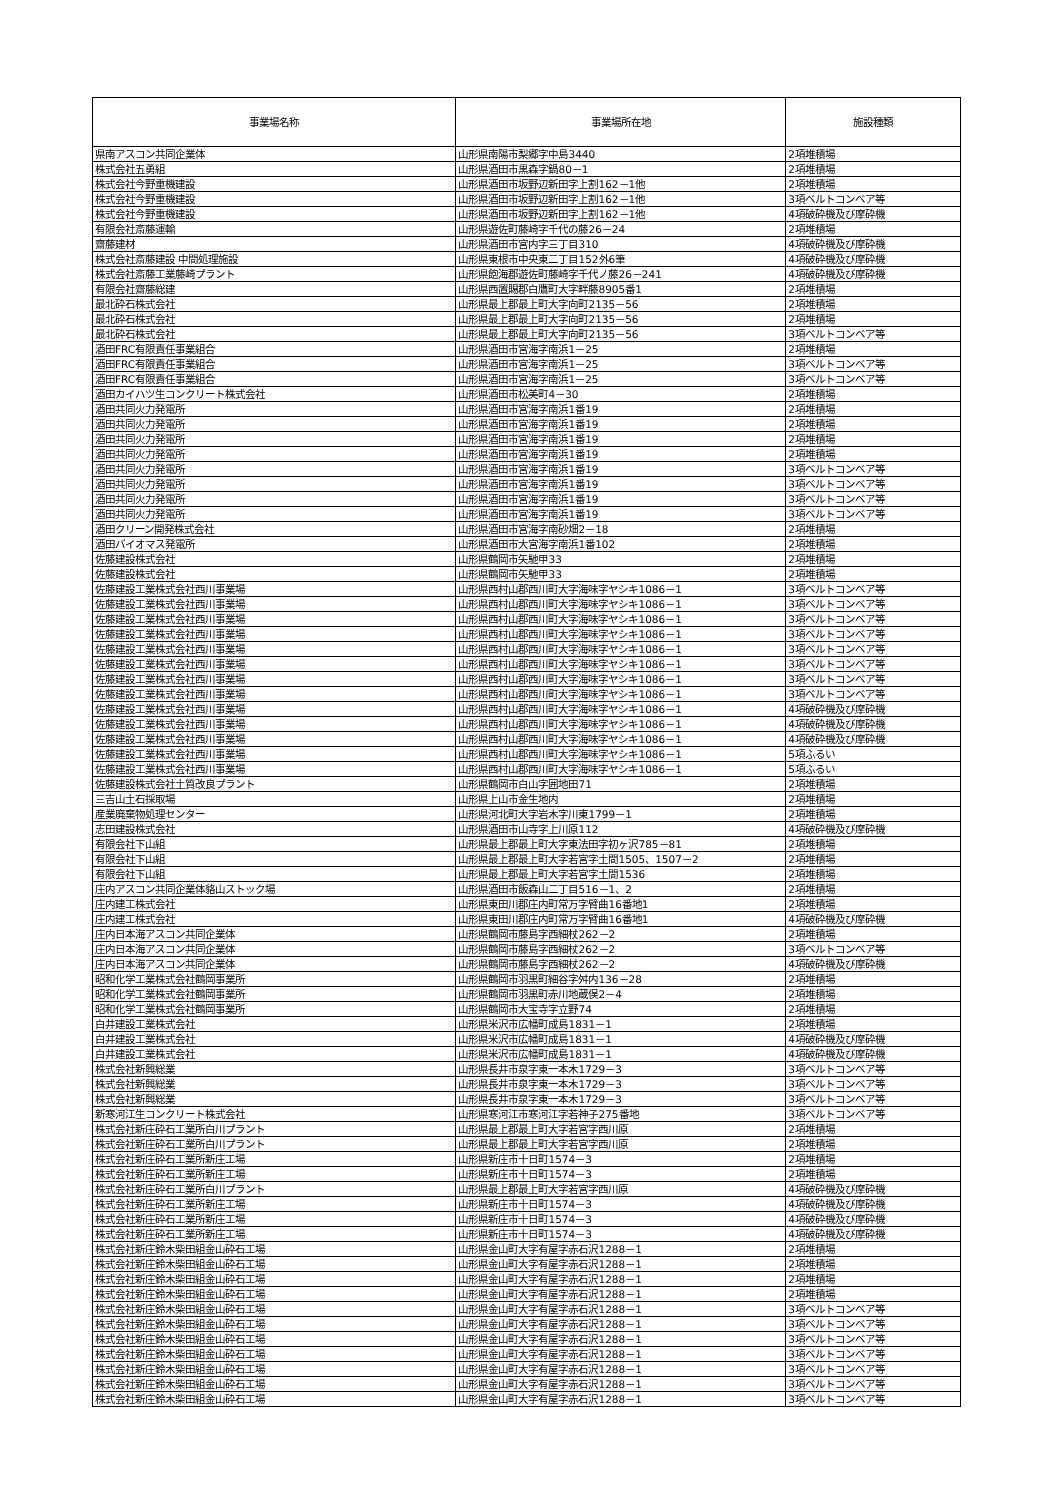| 事業場名称 | 事業場所在地 | 施設種類 |
| --- | --- | --- |
| 県南アスコン共同企業体 | 山形県南陽市梨郷字中島3440 | 2項堆積場 |
| 株式会社五勇組 | 山形県酒田市黒森字鍋80－1 | 2項堆積場 |
| 株式会社今野重機建設 | 山形県酒田市坂野辺新田字上割162－1他 | 2項堆積場 |
| 株式会社今野重機建設 | 山形県酒田市坂野辺新田字上割162－1他 | 3項ベルトコンベア等 |
| 株式会社今野重機建設 | 山形県酒田市坂野辺新田字上割162－1他 | 4項破砕機及び摩砕機 |
| 有限会社斎藤運輸 | 山形県遊佐町藤崎字千代の藤26－24 | 2項堆積場 |
| 齋藤建材 | 山形県酒田市宮内字三丁目310 | 4項破砕機及び摩砕機 |
| 株式会社斎藤建設 中間処理施設 | 山形県東根市中央東二丁目152外6筆 | 4項破砕機及び摩砕機 |
| 株式会社斎藤工業藤崎プラント | 山形県飽海郡遊佐町藤崎字千代ノ藤26－241 | 4項破砕機及び摩砕機 |
| 有限会社齋藤総建 | 山形県西置賜郡白鷹町大字畔藤8905番1 | 2項堆積場 |
| 最北砕石株式会社 | 山形県最上郡最上町大字向町2135－56 | 2項堆積場 |
| 最北砕石株式会社 | 山形県最上郡最上町大字向町2135－56 | 2項堆積場 |
| 最北砕石株式会社 | 山形県最上郡最上町大字向町2135－56 | 3項ベルトコンベア等 |
| 酒田FRC有限責任事業組合 | 山形県酒田市宮海字南浜1－25 | 2項堆積場 |
| 酒田FRC有限責任事業組合 | 山形県酒田市宮海字南浜1－25 | 3項ベルトコンベア等 |
| 酒田FRC有限責任事業組合 | 山形県酒田市宮海字南浜1－25 | 3項ベルトコンベア等 |
| 酒田カイハツ生コンクリート株式会社 | 山形県酒田市松美町4－30 | 2項堆積場 |
| 酒田共同火力発電所 | 山形県酒田市宮海字南浜1番19 | 2項堆積場 |
| 酒田共同火力発電所 | 山形県酒田市宮海字南浜1番19 | 2項堆積場 |
| 酒田共同火力発電所 | 山形県酒田市宮海字南浜1番19 | 2項堆積場 |
| 酒田共同火力発電所 | 山形県酒田市宮海字南浜1番19 | 2項堆積場 |
| 酒田共同火力発電所 | 山形県酒田市宮海字南浜1番19 | 3項ベルトコンベア等 |
| 酒田共同火力発電所 | 山形県酒田市宮海字南浜1番19 | 3項ベルトコンベア等 |
| 酒田共同火力発電所 | 山形県酒田市宮海字南浜1番19 | 3項ベルトコンベア等 |
| 酒田共同火力発電所 | 山形県酒田市宮海字南浜1番19 | 3項ベルトコンベア等 |
| 酒田クリーン開発株式会社 | 山形県酒田市宮海字南砂畑2－18 | 2項堆積場 |
| 酒田バイオマス発電所 | 山形県酒田市大宮海字南浜1番102 | 2項堆積場 |
| 佐藤建設株式会社 | 山形県鶴岡市矢馳甲33 | 2項堆積場 |
| 佐藤建設株式会社 | 山形県鶴岡市矢馳甲33 | 2項堆積場 |
| 佐藤建設工業株式会社西川事業場 | 山形県西村山郡西川町大字海味字ヤシキ1086－1 | 3項ベルトコンベア等 |
| 佐藤建設工業株式会社西川事業場 | 山形県西村山郡西川町大字海味字ヤシキ1086－1 | 3項ベルトコンベア等 |
| 佐藤建設工業株式会社西川事業場 | 山形県西村山郡西川町大字海味字ヤシキ1086－1 | 3項ベルトコンベア等 |
| 佐藤建設工業株式会社西川事業場 | 山形県西村山郡西川町大字海味字ヤシキ1086－1 | 3項ベルトコンベア等 |
| 佐藤建設工業株式会社西川事業場 | 山形県西村山郡西川町大字海味字ヤシキ1086－1 | 3項ベルトコンベア等 |
| 佐藤建設工業株式会社西川事業場 | 山形県西村山郡西川町大字海味字ヤシキ1086－1 | 3項ベルトコンベア等 |
| 佐藤建設工業株式会社西川事業場 | 山形県西村山郡西川町大字海味字ヤシキ1086－1 | 3項ベルトコンベア等 |
| 佐藤建設工業株式会社西川事業場 | 山形県西村山郡西川町大字海味字ヤシキ1086－1 | 3項ベルトコンベア等 |
| 佐藤建設工業株式会社西川事業場 | 山形県西村山郡西川町大字海味字ヤシキ1086－1 | 4項破砕機及び摩砕機 |
| 佐藤建設工業株式会社西川事業場 | 山形県西村山郡西川町大字海味字ヤシキ1086－1 | 4項破砕機及び摩砕機 |
| 佐藤建設工業株式会社西川事業場 | 山形県西村山郡西川町大字海味字ヤシキ1086－1 | 4項破砕機及び摩砕機 |
| 佐藤建設工業株式会社西川事業場 | 山形県西村山郡西川町大字海味字ヤシキ1086－1 | 5項ふるい |
| 佐藤建設工業株式会社西川事業場 | 山形県西村山郡西川町大字海味字ヤシキ1086－1 | 5項ふるい |
| 佐藤建設株式会社土質改良プラント | 山形県鶴岡市白山字囲地田71 | 2項堆積場 |
| 三吉山土石採取場 | 山形県上山市金生地内 | 2項堆積場 |
| 産業廃棄物処理センター | 山形県河北町大字岩木字川東1799－1 | 2項堆積場 |
| 志田建設株式会社 | 山形県酒田市山寺字上川原112 | 4項破砕機及び摩砕機 |
| 有限会社下山組 | 山形県最上郡最上町大字東法田字初ヶ沢785－81 | 2項堆積場 |
| 有限会社下山組 | 山形県最上郡最上町大字若宮字土間1505、1507－2 | 2項堆積場 |
| 有限会社下山組 | 山形県最上郡最上町大字若宮字土間1536 | 2項堆積場 |
| 庄内アスコン共同企業体貉山ストック場 | 山形県酒田市飯森山二丁目516－1、2 | 2項堆積場 |
| 庄内建工株式会社 | 山形県東田川郡庄内町常万字臂曲16番地1 | 2項堆積場 |
| 庄内建工株式会社 | 山形県東田川郡庄内町常万字臂曲16番地1 | 4項破砕機及び摩砕機 |
| 庄内日本海アスコン共同企業体 | 山形県鶴岡市藤島字西細杖262－2 | 2項堆積場 |
| 庄内日本海アスコン共同企業体 | 山形県鶴岡市藤島字西細杖262－2 | 3項ベルトコンベア等 |
| 庄内日本海アスコン共同企業体 | 山形県鶴岡市藤島字西細杖262－2 | 4項破砕機及び摩砕機 |
| 昭和化学工業株式会社鶴岡事業所 | 山形県鶴岡市羽黒町細谷字舛内136－28 | 2項堆積場 |
| 昭和化学工業株式会社鶴岡事業所 | 山形県鶴岡市羽黒町赤川地蔵俣2－4 | 2項堆積場 |
| 昭和化学工業株式会社鶴岡事業所 | 山形県鶴岡市大宝寺字立野74 | 2項堆積場 |
| 白井建設工業株式会社 | 山形県米沢市広幡町成島1831－1 | 2項堆積場 |
| 白井建設工業株式会社 | 山形県米沢市広幡町成島1831－1 | 4項破砕機及び摩砕機 |
| 白井建設工業株式会社 | 山形県米沢市広幡町成島1831－1 | 4項破砕機及び摩砕機 |
| 株式会社新興総業 | 山形県長井市泉字東一本木1729－3 | 3項ベルトコンベア等 |
| 株式会社新興総業 | 山形県長井市泉字東一本木1729－3 | 3項ベルトコンベア等 |
| 株式会社新興総業 | 山形県長井市泉字東一本木1729－3 | 3項ベルトコンベア等 |
| 新寒河江生コンクリート株式会社 | 山形県寒河江市寒河江字若神子275番地 | 3項ベルトコンベア等 |
| 株式会社新庄砕石工業所白川プラント | 山形県最上郡最上町大字若宮字西川原 | 2項堆積場 |
| 株式会社新庄砕石工業所白川プラント | 山形県最上郡最上町大字若宮字西川原 | 2項堆積場 |
| 株式会社新庄砕石工業所新庄工場 | 山形県新庄市十日町1574－3 | 2項堆積場 |
| 株式会社新庄砕石工業所新庄工場 | 山形県新庄市十日町1574－3 | 2項堆積場 |
| 株式会社新庄砕石工業所白川プラント | 山形県最上郡最上町大字若宮字西川原 | 4項破砕機及び摩砕機 |
| 株式会社新庄砕石工業所新庄工場 | 山形県新庄市十日町1574－3 | 4項破砕機及び摩砕機 |
| 株式会社新庄砕石工業所新庄工場 | 山形県新庄市十日町1574－3 | 4項破砕機及び摩砕機 |
| 株式会社新庄砕石工業所新庄工場 | 山形県新庄市十日町1574－3 | 4項破砕機及び摩砕機 |
| 株式会社新庄鈴木柴田組金山砕石工場 | 山形県金山町大字有屋字赤石沢1288－1 | 2項堆積場 |
| 株式会社新庄鈴木柴田組金山砕石工場 | 山形県金山町大字有屋字赤石沢1288－1 | 2項堆積場 |
| 株式会社新庄鈴木柴田組金山砕石工場 | 山形県金山町大字有屋字赤石沢1288－1 | 2項堆積場 |
| 株式会社新庄鈴木柴田組金山砕石工場 | 山形県金山町大字有屋字赤石沢1288－1 | 2項堆積場 |
| 株式会社新庄鈴木柴田組金山砕石工場 | 山形県金山町大字有屋字赤石沢1288－1 | 3項ベルトコンベア等 |
| 株式会社新庄鈴木柴田組金山砕石工場 | 山形県金山町大字有屋字赤石沢1288－1 | 3項ベルトコンベア等 |
| 株式会社新庄鈴木柴田組金山砕石工場 | 山形県金山町大字有屋字赤石沢1288－1 | 3項ベルトコンベア等 |
| 株式会社新庄鈴木柴田組金山砕石工場 | 山形県金山町大字有屋字赤石沢1288－1 | 3項ベルトコンベア等 |
| 株式会社新庄鈴木柴田組金山砕石工場 | 山形県金山町大字有屋字赤石沢1288－1 | 3項ベルトコンベア等 |
| 株式会社新庄鈴木柴田組金山砕石工場 | 山形県金山町大字有屋字赤石沢1288－1 | 3項ベルトコンベア等 |
| 株式会社新庄鈴木柴田組金山砕石工場 | 山形県金山町大字有屋字赤石沢1288－1 | 3項ベルトコンベア等 |